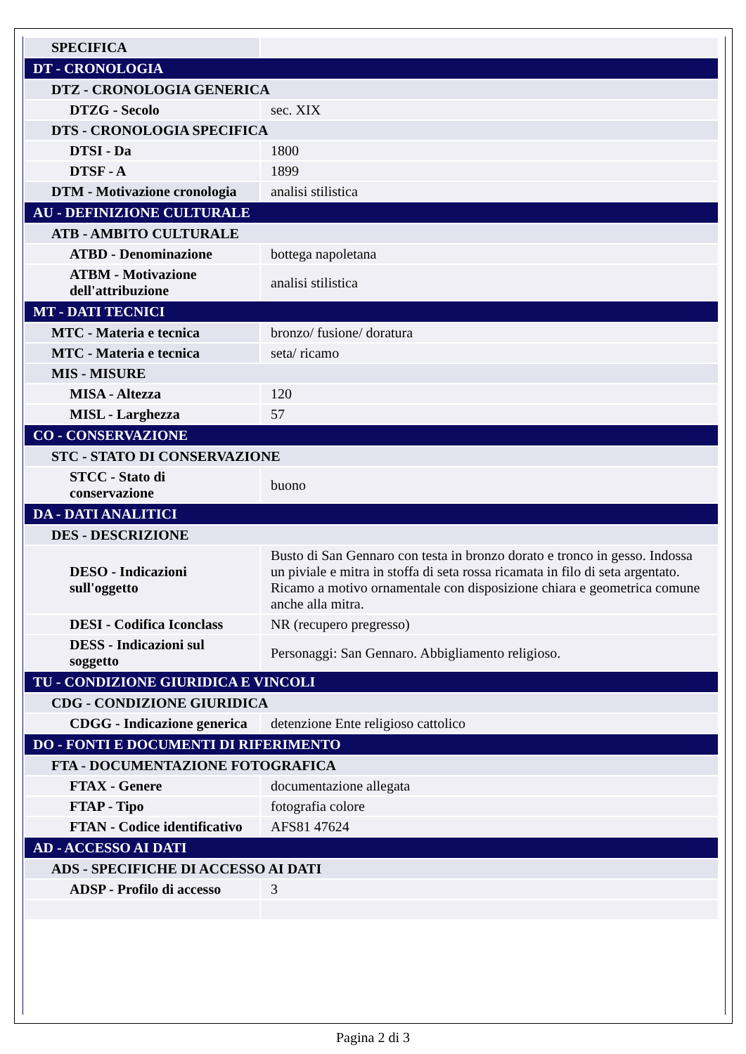| SPECIFICA | |
| DT - CRONOLOGIA | |
| DTZ - CRONOLOGIA GENERICA | |
| DTZG - Secolo | sec. XIX |
| DTS - CRONOLOGIA SPECIFICA | |
| DTSI - Da | 1800 |
| DTSF - A | 1899 |
| DTM - Motivazione cronologia | analisi stilistica |
| AU - DEFINIZIONE CULTURALE | |
| ATB - AMBITO CULTURALE | |
| ATBD - Denominazione | bottega napoletana |
| ATBM - Motivazione dell'attribuzione | analisi stilistica |
| MT - DATI TECNICI | |
| MTC - Materia e tecnica | bronzo/ fusione/ doratura |
| MTC - Materia e tecnica | seta/ ricamo |
| MIS - MISURE | |
| MISA - Altezza | 120 |
| MISL - Larghezza | 57 |
| CO - CONSERVAZIONE | |
| STC - STATO DI CONSERVAZIONE | |
| STCC - Stato di conservazione | buono |
| DA - DATI ANALITICI | |
| DES - DESCRIZIONE | |
| DESO - Indicazioni sull'oggetto | Busto di San Gennaro con testa in bronzo dorato e tronco in gesso. Indossa un piviale e mitra in stoffa di seta rossa ricamata in filo di seta argentato. Ricamo a motivo ornamentale con disposizione chiara e geometrica comune anche alla mitra. |
| DESI - Codifica Iconclass | NR (recupero pregresso) |
| DESS - Indicazioni sul soggetto | Personaggi: San Gennaro. Abbigliamento religioso. |
| TU - CONDIZIONE GIURIDICA E VINCOLI | |
| CDG - CONDIZIONE GIURIDICA | |
| CDGG - Indicazione generica | detenzione Ente religioso cattolico |
| DO - FONTI E DOCUMENTI DI RIFERIMENTO | |
| FTA - DOCUMENTAZIONE FOTOGRAFICA | |
| FTAX - Genere | documentazione allegata |
| FTAP - Tipo | fotografia colore |
| FTAN - Codice identificativo | AFS81 47624 |
| AD - ACCESSO AI DATI | |
| ADS - SPECIFICHE DI ACCESSO AI DATI | |
| ADSP - Profilo di accesso | 3 |
Pagina 2 di 3